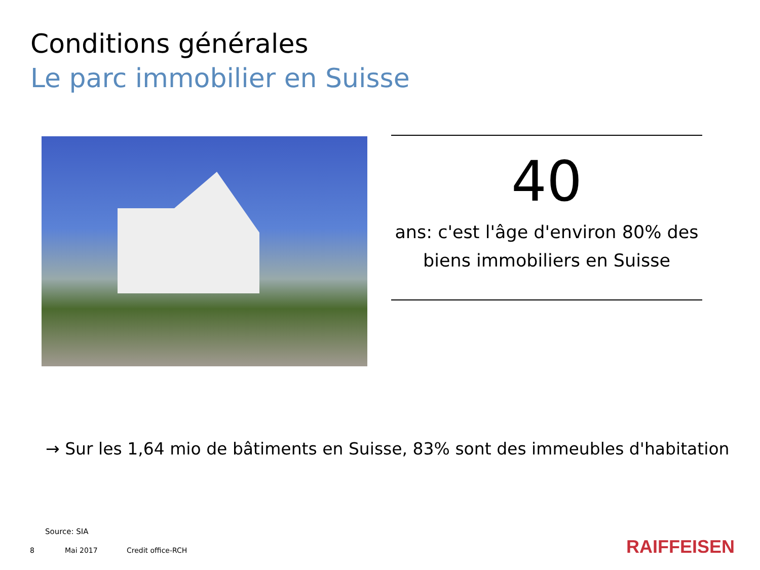Conditions générales
Le parc immobilier en Suisse
40
ans: c'est l'âge d'environ 80% des biens immobiliers en Suisse
→ Sur les 1,64 mio de bâtiments en Suisse, 83% sont des immeubles d'habitation
Source: SIA
8 Mai 2017 Credit office-RCH RAIFFEISEN